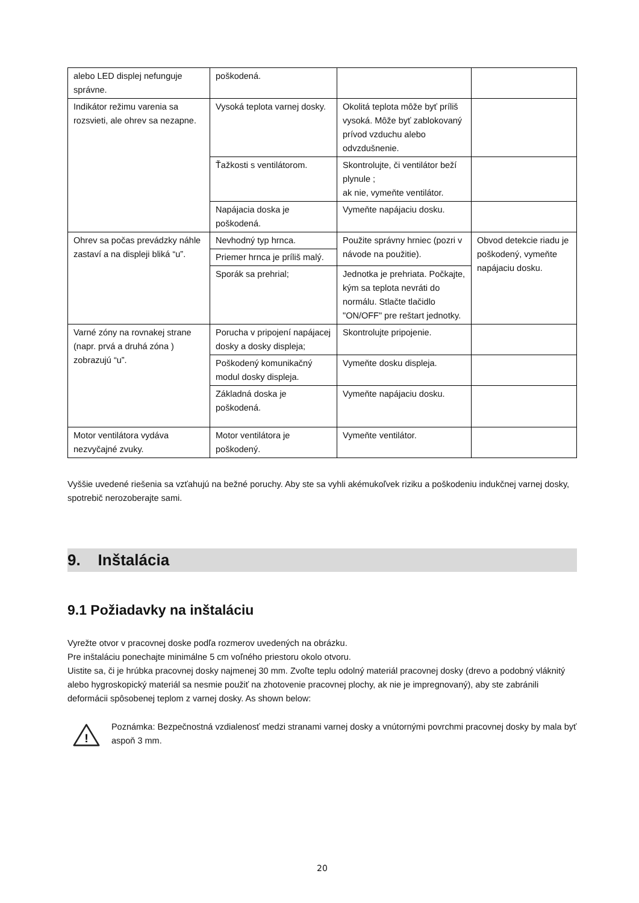| alebo LED displej nefunguje správne. | poškodená. | | |
| Indikátor režimu varenia sa rozsvieti, ale ohrev sa nezapne. | Vysoká teplota varnej dosky. | Okolitá teplota môže byť príliš vysoká. Môže byť zablokovaný prívod vzduchu alebo odvzdušnenie. | |
| | Ťažkosti s ventilátorom. | Skontrolujte, či ventilátor beží plynule ; ak nie, vymeňte ventilátor. | |
| | Napájacia doska je poškodená. | Vymeňte napájaciu dosku. | |
| Ohrev sa počas prevádzky náhle zastaví a na displeji bliká “u”. | Nevhodný typ hrnca. | Použite správny hrniec (pozri v návode na použitie). | Obvod detekcie riadu je poškodený, vymeňte napájaciu dosku. |
| | Priemer hrnca je príliš malý. | | |
| | Sporák sa prehrial; | Jednotka je prehriata. Počkajte, kým sa teplota nevráti do normálu. Stlačte tlačidlo "ON/OFF" pre reštart jednotky. | |
| Varné zóny na rovnakej strane (napr. prvá a druhá zóna ) zobrazujú “u”. | Porucha v pripojení napájacej dosky a dosky displeja; | Skontrolujte pripojenie. | |
| | Poškodený komunikačný modul dosky displeja. | Vymeňte dosku displeja. | |
| | Základná doska je poškodená. | Vymeňte napájaciu dosku. | |
| Motor ventilátora vydáva nezvyčajné zvuky. | Motor ventilátora je poškodený. | Vymeňte ventilátor. | |
Vyššie uvedené riešenia sa vzťahujú na bežné poruchy. Aby ste sa vyhli akémukoľvek riziku a poškodeniu indukčnej varnej dosky, spotrebič nerozoberajte sami.
9. Inštalácia
9.1 Požiadavky na inštaláciu
Vyrežte otvor v pracovnej doske podľa rozmerov uvedených na obrázku.
Pre inštaláciu ponechajte minimálne 5 cm voľného priestoru okolo otvoru.
Uistite sa, či je hrúbka pracovnej dosky najmenej 30 mm. Zvoľte teplu odolný materiál pracovnej dosky (drevo a podobný vláknitý alebo hygroskopický materiál sa nesmie použiť na zhotovenie pracovnej plochy, ak nie je impregnovaný), aby ste zabránili deformácii spôsobenej teplom z varnej dosky. As shown below:
!
Poznámka: Bezpečnostná vzdialenosť medzi stranami varnej dosky a vnútornými povrchmi pracovnej dosky by mala byť aspoň 3 mm.
20